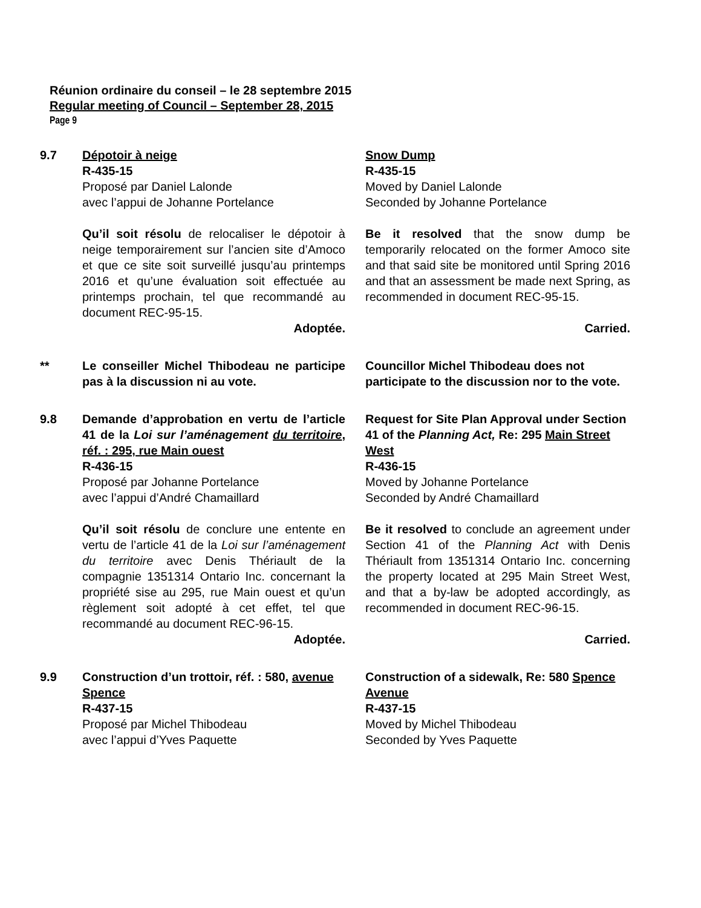Réunion ordinaire du conseil – le 28 septembre 2015
Regular meeting of Council – September 28, 2015
Page 9
9.7 Dépotoir à neige
R-435-15
Proposé par Daniel Lalonde
avec l’appui de Johanne Portelance
Qu’il soit résolu de relocaliser le dépotoir à neige temporairement sur l’ancien site d’Amoco et que ce site soit surveillé jusqu’au printemps 2016 et qu’une évaluation soit effectuée au printemps prochain, tel que recommandé au document REC-95-15.
Adoptée.
Snow Dump
R-435-15
Moved by Daniel Lalonde
Seconded by Johanne Portelance
Be it resolved that the snow dump be temporarily relocated on the former Amoco site and that said site be monitored until Spring 2016 and that an assessment be made next Spring, as recommended in document REC-95-15.
Carried.
** Le conseiller Michel Thibodeau ne participe pas à la discussion ni au vote.
Councillor Michel Thibodeau does not participate to the discussion nor to the vote.
9.8 Demande d’approbation en vertu de l’article 41 de la Loi sur l’aménagement du territoire, réf. : 295, rue Main ouest
R-436-15
Proposé par Johanne Portelance
avec l’appui d’André Chamaillard
Qu’il soit résolu de conclure une entente en vertu de l’article 41 de la Loi sur l’aménagement du territoire avec Denis Thériault de la compagnie 1351314 Ontario Inc. concernant la propriété sise au 295, rue Main ouest et qu’un règlement soit adopté à cet effet, tel que recommandé au document REC-96-15.
Adoptée.
Request for Site Plan Approval under Section 41 of the Planning Act, Re: 295 Main Street West
R-436-15
Moved by Johanne Portelance
Seconded by André Chamaillard
Be it resolved to conclude an agreement under Section 41 of the Planning Act with Denis Thériault from 1351314 Ontario Inc. concerning the property located at 295 Main Street West, and that a by-law be adopted accordingly, as recommended in document REC-96-15.
Carried.
9.9 Construction d’un trottoir, réf. : 580, avenue Spence
R-437-15
Proposé par Michel Thibodeau
avec l’appui d’Yves Paquette
Construction of a sidewalk, Re: 580 Spence Avenue
R-437-15
Moved by Michel Thibodeau
Seconded by Yves Paquette